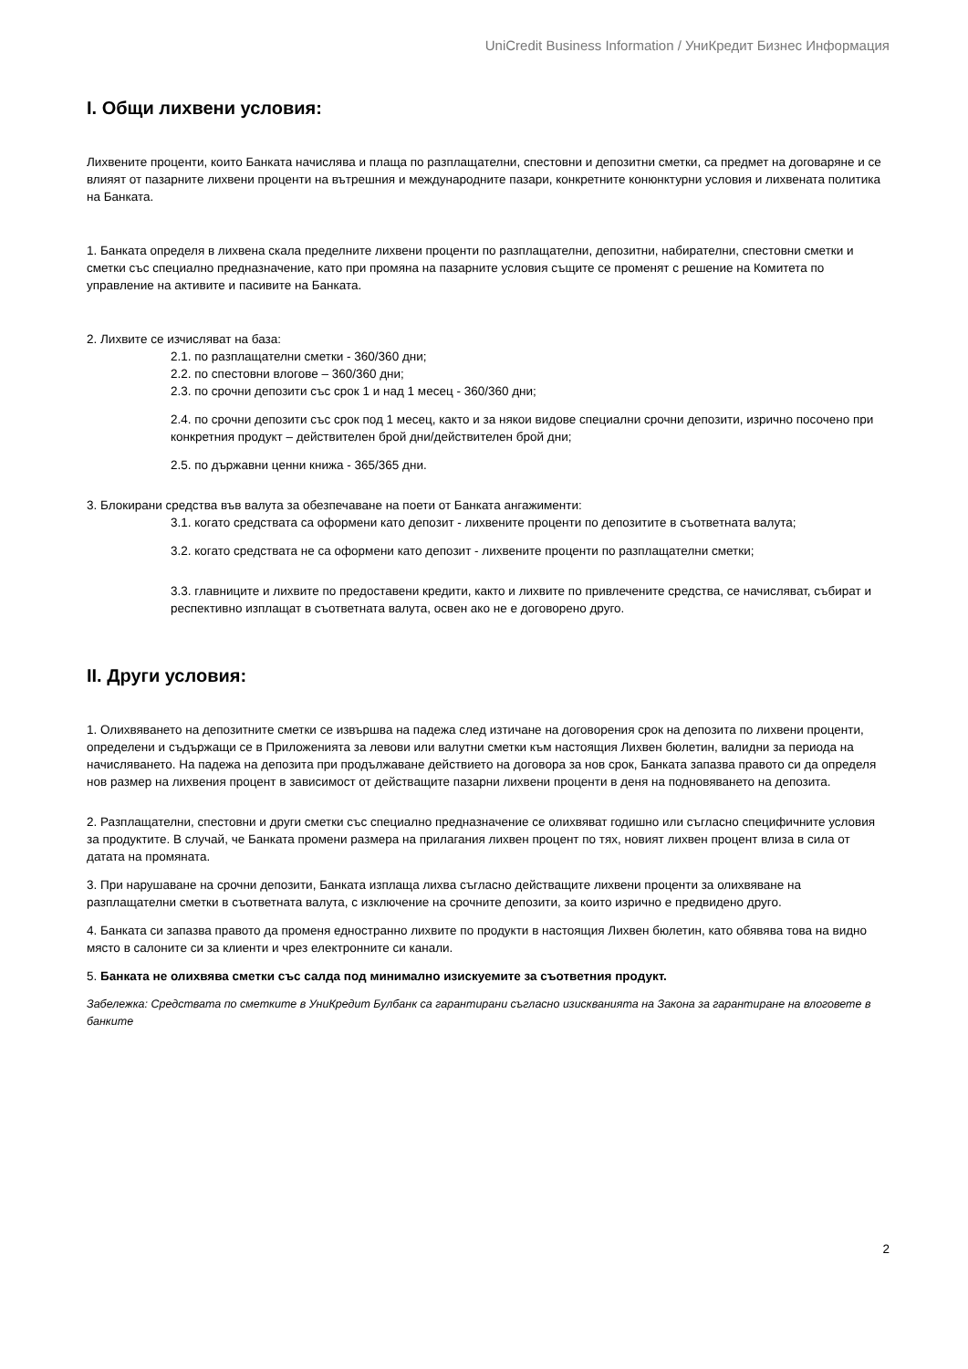UniCredit Business Information / УниКредит Бизнес Информация
I. Общи лихвени условия:
Лихвените проценти, които Банката начислява и плаща по разплащателни, спестовни и депозитни сметки, са предмет на договаряне и се влияят от пазарните лихвени проценти на вътрешния и международните пазари, конкретните конюнктурни условия и лихвената политика на Банката.
1. Банката определя в лихвена скала пределните лихвени проценти по разплащателни, депозитни, набирателни, спестовни сметки и сметки със специално предназначение, като при промяна на пазарните условия същите се променят с решение на Комитета по управление на активите и пасивите на Банката.
2. Лихвите се изчисляват на база:
2.1. по разплащателни сметки - 360/360 дни;
2.2. по спестовни влогове – 360/360 дни;
2.3. по срочни депозити със срок 1 и над 1 месец - 360/360 дни;
2.4. по срочни депозити със срок под 1 месец, както и за някои видове специални срочни депозити, изрично посочено при конкретния продукт – действителен брой дни/действителен брой дни;
2.5. по държавни ценни книжа - 365/365 дни.
3. Блокирани средства във валута за обезпечаване на поети от Банката ангажименти:
3.1. когато средствата са оформени като депозит - лихвените проценти по депозитите в съответната валута;
3.2. когато средствата не са оформени като депозит - лихвените проценти по разплащателни сметки;
3.3. главниците и лихвите по предоставени кредити, както и лихвите по привлечените средства, се начисляват, събират и респективно изплащат в съответната валута, освен ако не е договорено друго.
II. Други условия:
1. Олихвяването на депозитните сметки се извършва на падежа след изтичане на договорения срок на депозита по лихвени проценти, определени и съдържащи се в Приложенията за левови или валутни сметки към настоящия Лихвен бюлетин, валидни за периода на начисляването. На падежа на депозита при продължаване действието на договора за нов срок, Банката запазва правото си да определя нов размер на лихвения процент в зависимост от действащите пазарни лихвени проценти в деня на подновяването на депозита.
2. Разплащателни, спестовни и други сметки със специално предназначение се олихвяват годишно или съгласно специфичните условия за продуктите. В случай, че Банката промени размера на прилагания лихвен процент по тях, новият лихвен процент влиза в сила от датата на промяната.
3. При нарушаване на срочни депозити, Банката изплаща лихва съгласно действащите лихвени проценти за олихвяване на разплащателни сметки в съответната валута, с изключение на срочните депозити, за които изрично е предвидено друго.
4. Банката си запазва правото да променя едностранно лихвите по продукти в настоящия Лихвен бюлетин, като обявява това на видно място в салоните си за клиенти и чрез електронните си канали.
5. Банката не олихвява сметки със салда под минимално изискуемите за съответния продукт.
Забележка: Средствата по сметките в УниКредит Булбанк са гарантирани съгласно изискванията на Закона за гарантиране на влоговете в банките
2